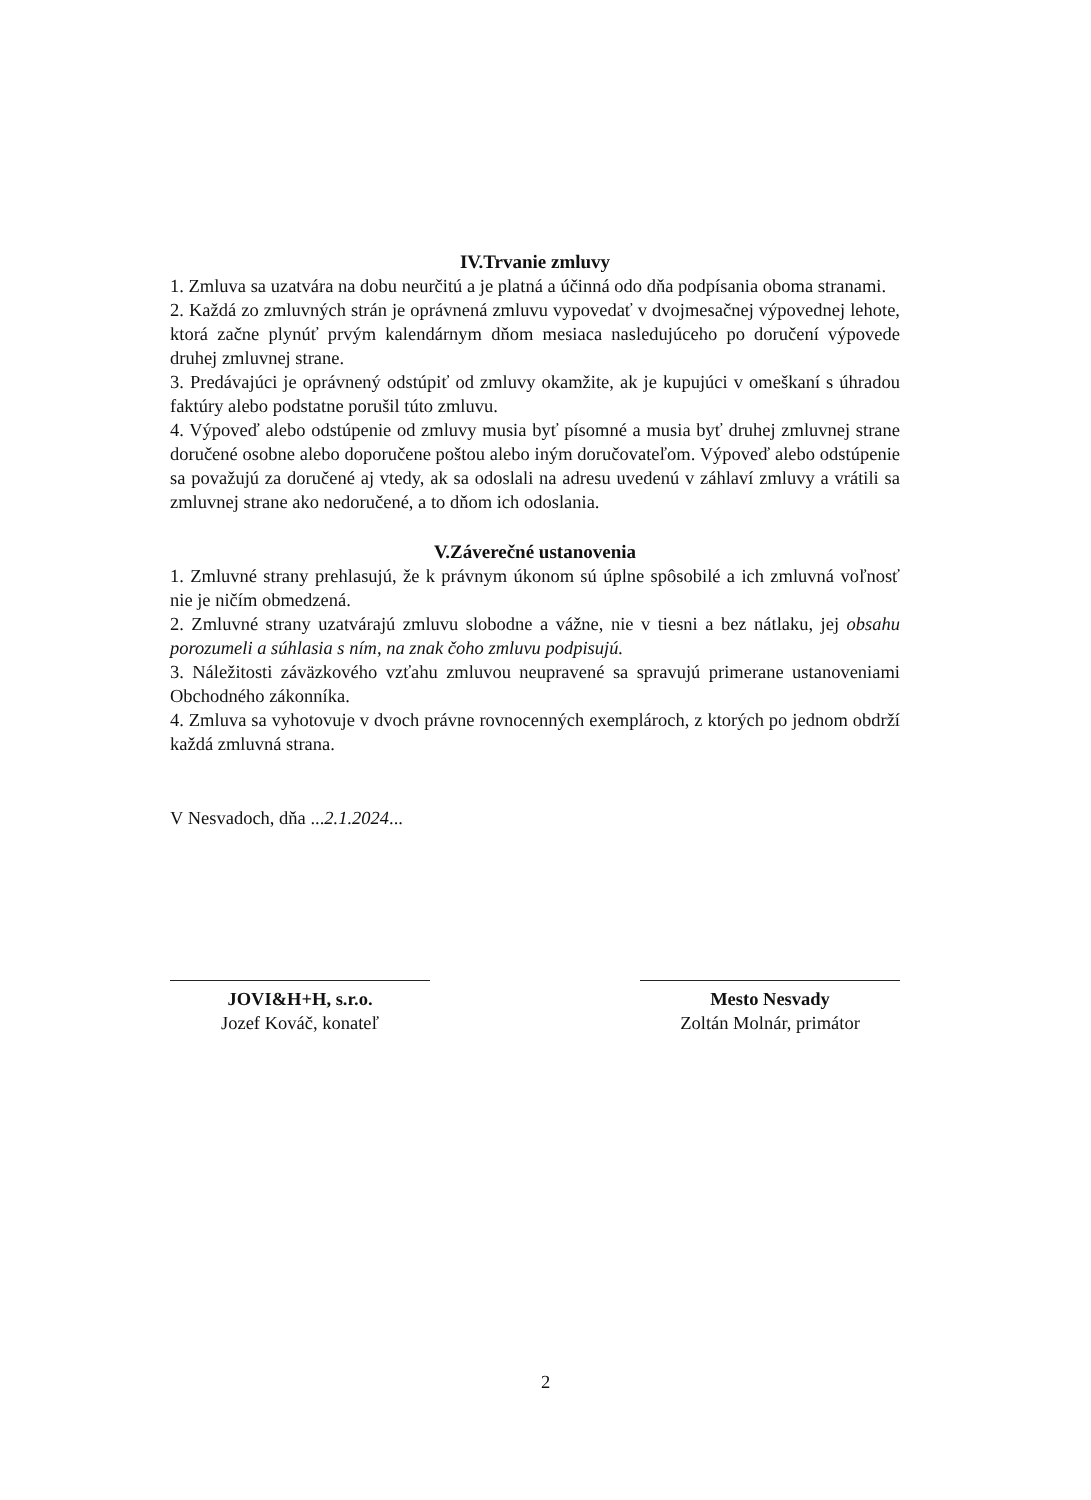IV.Trvanie zmluvy
1. Zmluva sa uzatvára na dobu neurčitú a je platná a účinná odo dňa podpísania oboma stranami.
2. Každá zo zmluvných strán je oprávnená zmluvu vypovedať v dvojmesačnej výpovednej lehote, ktorá začne plynúť prvým kalendárnym dňom mesiaca nasledujúceho po doručení výpovede druhej zmluvnej strane.
3. Predávajúci je oprávnený odstúpiť od zmluvy okamžite, ak je kupujúci v omeškaní s úhradou faktúry alebo podstatne porušil túto zmluvu.
4. Výpoveď alebo odstúpenie od zmluvy musia byť písomné a musia byť druhej zmluvnej strane doručené osobne alebo doporučene poštou alebo iným doručovateľom. Výpoveď alebo odstúpenie sa považujú za doručené aj vtedy, ak sa odoslali na adresu uvedenú v záhlaví zmluvy a vrátili sa zmluvnej strane ako nedoručené, a to dňom ich odoslania.
V.Záverečné ustanovenia
1. Zmluvné strany prehlasujú, že k právnym úkonom sú úplne spôsobilé a ich zmluvná voľnosť nie je ničím obmedzená.
2. Zmluvné strany uzatvárajú zmluvu slobodne a vážne, nie v tiesni a bez nátlaku, jej obsahu porozumeli a súhlasia s ním, na znak čoho zmluvu podpisujú.
3. Náležitosti záväzkového vzťahu zmluvou neupravené sa spravujú primerane ustanoveniami Obchodného zákonníka.
4. Zmluva sa vyhotovuje v dvoch právne rovnocenných exemplároch, z ktorých po jednom obdrží každá zmluvná strana.
V Nesvadoch, dňa ...2.1.2024...
JOVI&H+H, s.r.o.
Jozef Kováč, konateľ
Mesto Nesvady
Zoltán Molnár, primátor
2